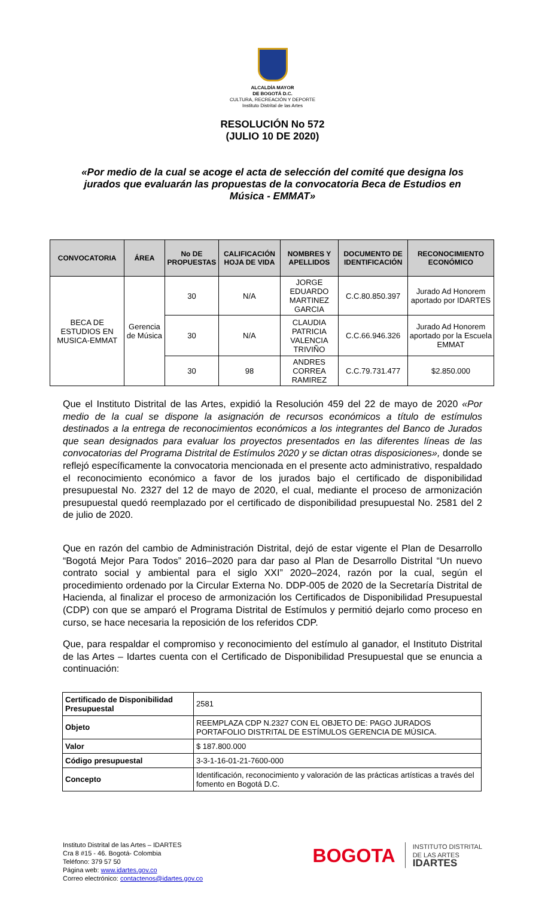ALCALDÍA MAYOR
DE BOGOTÁ D.C.
CULTURA, RECREACIÓN Y DEPORTE
Instituto Distrital de las Artes
RESOLUCIÓN No 572
(JULIO 10 DE 2020)
«Por medio de la cual se acoge el acta de selección del comité que designa los jurados que evaluarán las propuestas de la convocatoria Beca de Estudios en Música - EMMAT»
| CONVOCATORIA | ÁREA | No DE PROPUESTAS | CALIFICACIÓN HOJA DE VIDA | NOMBRES Y APELLIDOS | DOCUMENTO DE IDENTIFICACIÓN | RECONOCIMIENTO ECONÓMICO |
| --- | --- | --- | --- | --- | --- | --- |
| BECA DE ESTUDIOS EN MUSICA-EMMAT | Gerencia de Música | 30 | N/A | JORGE EDUARDO MARTINEZ GARCIA | C.C.80.850.397 | Jurado Ad Honorem aportado por IDARTES |
| | | 30 | N/A | CLAUDIA PATRICIA VALENCIA TRIVIÑO | C.C.66.946.326 | Jurado Ad Honorem aportado por la Escuela EMMAT |
| | | 30 | 98 | ANDRES CORREA RAMIREZ | C.C.79.731.477 | $2.850.000 |
Que el Instituto Distrital de las Artes, expidió la Resolución 459 del 22 de mayo de 2020 «Por medio de la cual se dispone la asignación de recursos económicos a título de estímulos destinados a la entrega de reconocimientos económicos a los integrantes del Banco de Jurados que sean designados para evaluar los proyectos presentados en las diferentes líneas de las convocatorias del Programa Distrital de Estímulos 2020 y se dictan otras disposiciones», donde se reflejó específicamente la convocatoria mencionada en el presente acto administrativo, respaldado el reconocimiento económico a favor de los jurados bajo el certificado de disponibilidad presupuestal No. 2327 del 12 de mayo de 2020, el cual, mediante el proceso de armonización presupuestal quedó reemplazado por el certificado de disponibilidad presupuestal No. 2581 del 2 de julio de 2020.
Que en razón del cambio de Administración Distrital, dejó de estar vigente el Plan de Desarrollo “Bogotá Mejor Para Todos” 2016–2020 para dar paso al Plan de Desarrollo Distrital “Un nuevo contrato social y ambiental para el siglo XXI” 2020–2024, razón por la cual, según el procedimiento ordenado por la Circular Externa No. DDP-005 de 2020 de la Secretaría Distrital de Hacienda, al finalizar el proceso de armonización los Certificados de Disponibilidad Presupuestal (CDP) con que se amparó el Programa Distrital de Estímulos y permitió dejarlo como proceso en curso, se hace necesaria la reposición de los referidos CDP.
Que, para respaldar el compromiso y reconocimiento del estímulo al ganador, el Instituto Distrital de las Artes – Idartes cuenta con el Certificado de Disponibilidad Presupuestal que se enuncia a continuación:
| Certificado de Disponibilidad Presupuestal | 2581 |
| Objeto | REEMPLAZA CDP N.2327 CON EL OBJETO DE: PAGO JURADOS PORTAFOLIO DISTRITAL DE ESTÍMULOS GERENCIA DE MÚSICA. |
| Valor | $ 187.800.000 |
| Código presupuestal | 3-3-1-16-01-21-7600-000 |
| Concepto | Identificación, reconocimiento y valoración de las prácticas artísticas a través del fomento en Bogotá D.C. |
Instituto Distrital de las Artes – IDARTES
Cra 8 #15 - 46. Bogotá- Colombia
Teléfono: 379 57 50
Página web: www.idartes.gov.co
Correo electrónico: contactenos@idartes.gov.co
BOGOTA
INSTITUTO DISTRITAL
DE LAS ARTES
IDARTES